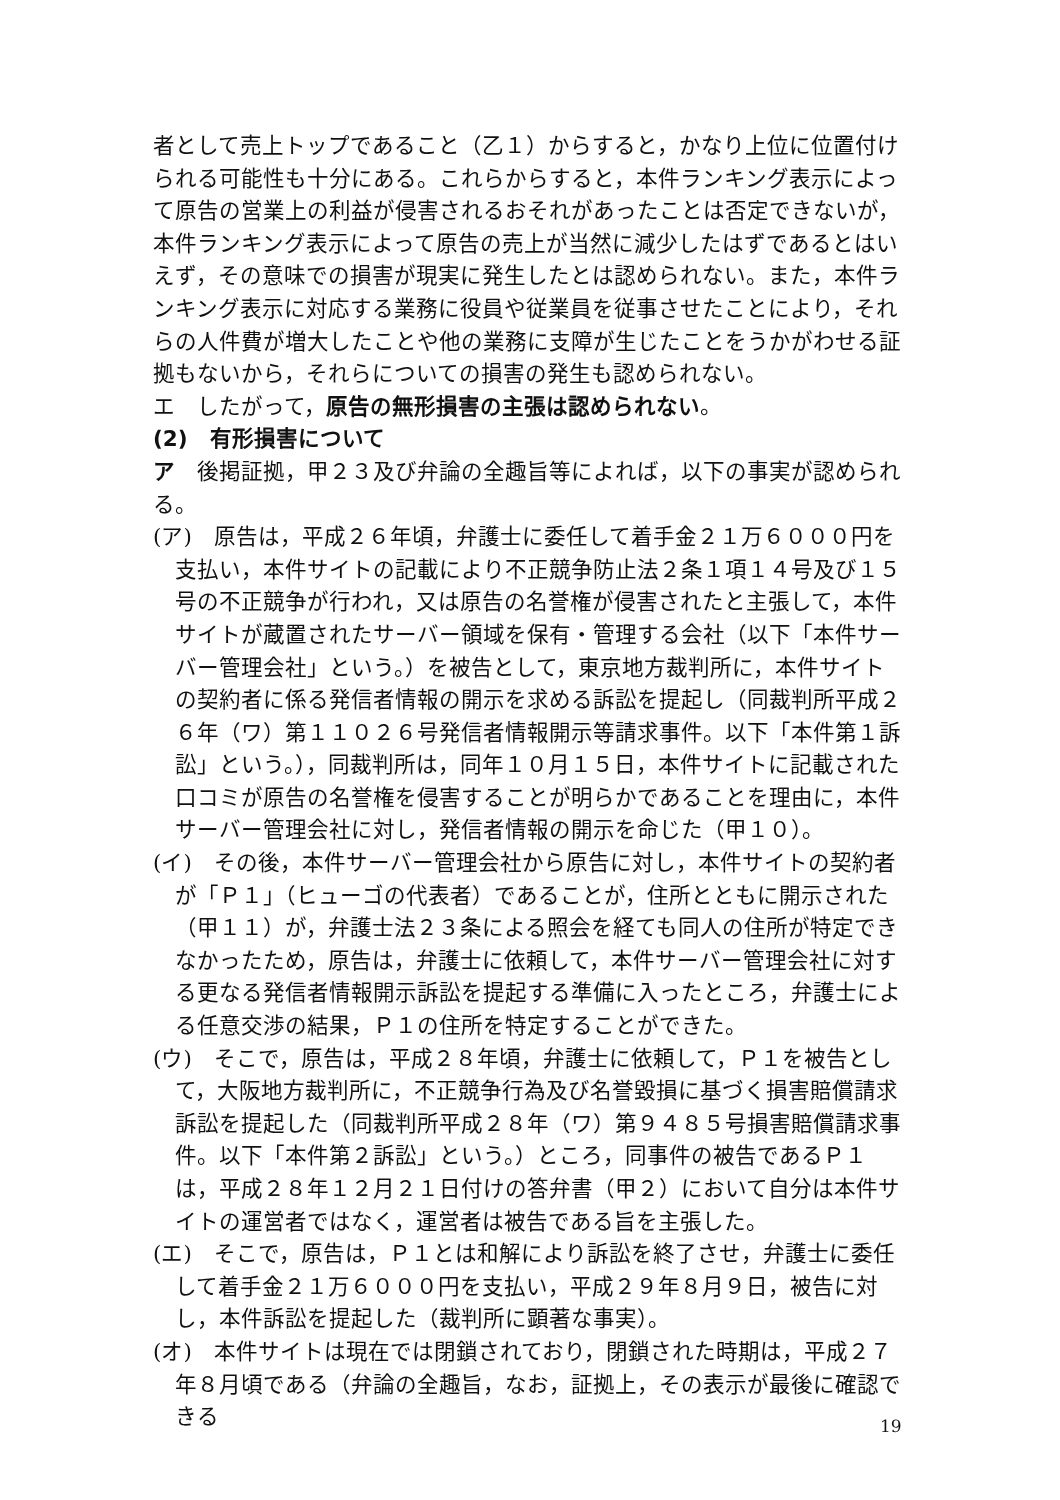者として売上トップであること（乙１）からすると，かなり上位に位置付けられる可能性も十分にある。これらからすると，本件ランキング表示によって原告の営業上の利益が侵害されるおそれがあったことは否定できないが，本件ランキング表示によって原告の売上が当然に減少したはずであるとはいえず，その意味での損害が現実に発生したとは認められない。また，本件ランキング表示に対応する業務に役員や従業員を従事させたことにより，それらの人件費が増大したことや他の業務に支障が生じたことをうかがわせる証拠もないから，それらについての損害の発生も認められない。
エ　したがって，原告の無形損害の主張は認められない。
(2)　有形損害について
ア　後掲証拠，甲２３及び弁論の全趣旨等によれば，以下の事実が認められる。
(ア)　原告は，平成２６年頃，弁護士に委任して着手金２１万６０００円を支払い，本件サイトの記載により不正競争防止法２条１項１４号及び１５号の不正競争が行われ，又は原告の名誉権が侵害されたと主張して，本件サイトが蔵置されたサーバー領域を保有・管理する会社（以下「本件サーバー管理会社」という。）を被告として，東京地方裁判所に，本件サイトの契約者に係る発信者情報の開示を求める訴訟を提起し（同裁判所平成２６年（ワ）第１１０２６号発信者情報開示等請求事件。以下「本件第１訴訟」という。），同裁判所は，同年１０月１５日，本件サイトに記載された口コミが原告の名誉権を侵害することが明らかであることを理由に，本件サーバー管理会社に対し，発信者情報の開示を命じた（甲１０）。
(イ)　その後，本件サーバー管理会社から原告に対し，本件サイトの契約者が「Ｐ１」（ヒューゴの代表者）であることが，住所とともに開示された（甲１１）が，弁護士法２３条による照会を経ても同人の住所が特定できなかったため，原告は，弁護士に依頼して，本件サーバー管理会社に対する更なる発信者情報開示訴訟を提起する準備に入ったところ，弁護士による任意交渉の結果，Ｐ１の住所を特定することができた。
(ウ)　そこで，原告は，平成２８年頃，弁護士に依頼して，Ｐ１を被告として，大阪地方裁判所に，不正競争行為及び名誉毀損に基づく損害賠償請求訴訟を提起した（同裁判所平成２８年（ワ）第９４８５号損害賠償請求事件。以下「本件第２訴訟」という。）ところ，同事件の被告であるＰ１は，平成２８年１２月２１日付けの答弁書（甲２）において自分は本件サイトの運営者ではなく，運営者は被告である旨を主張した。
(エ)　そこで，原告は，Ｐ１とは和解により訴訟を終了させ，弁護士に委任して着手金２１万６０００円を支払い，平成２９年８月９日，被告に対し，本件訴訟を提起した（裁判所に顕著な事実）。
(オ)　本件サイトは現在では閉鎖されており，閉鎖された時期は，平成２７年８月頃である（弁論の全趣旨，なお，証拠上，その表示が最後に確認できる
19